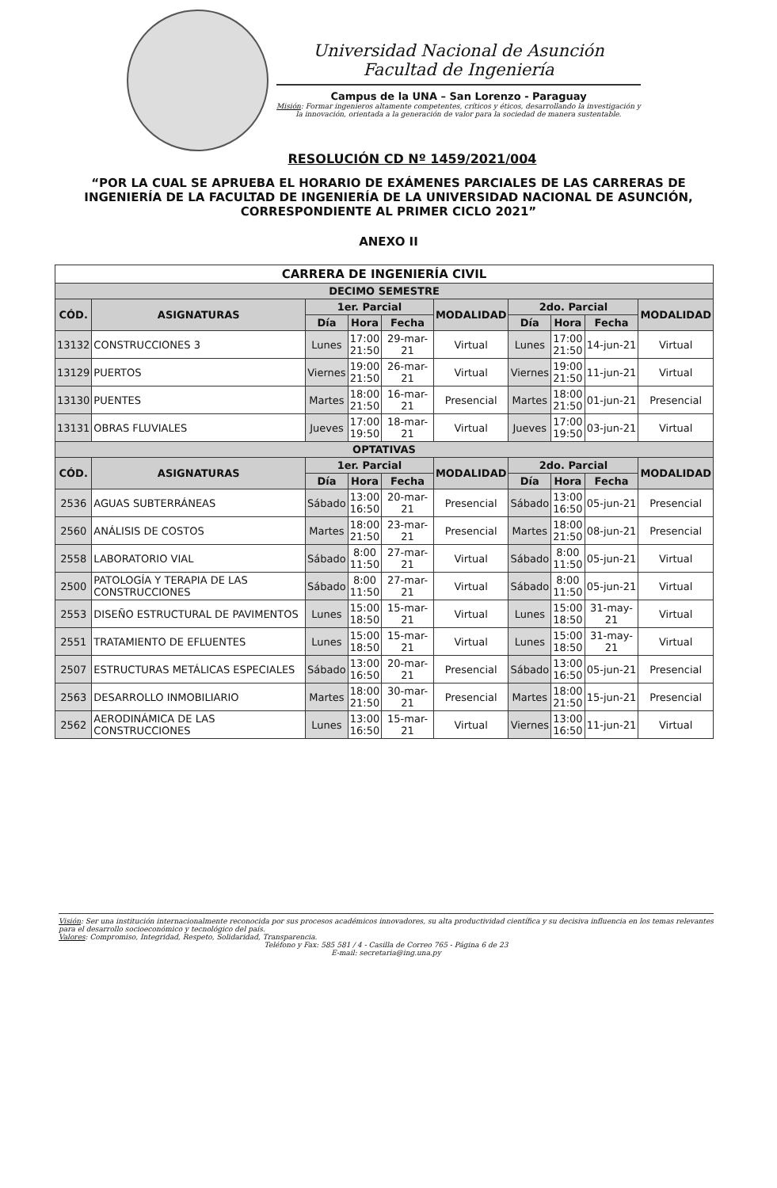Universidad Nacional de Asunción
Facultad de Ingeniería
Campus de la UNA – San Lorenzo - Paraguay
Misión: Formar ingenieros altamente competentes, críticos y éticos, desarrollando la investigación y la innovación, orientada a la generación de valor para la sociedad de manera sustentable.
RESOLUCIÓN CD Nº 1459/2021/004
“POR LA CUAL SE APRUEBA EL HORARIO DE EXÁMENES PARCIALES DE LAS CARRERAS DE INGENIERÍA DE LA FACULTAD DE INGENIERÍA DE LA UNIVERSIDAD NACIONAL DE ASUNCIÓN, CORRESPONDIENTE AL PRIMER CICLO 2021”
ANEXO II
| CARRERA DE INGENIERÍA CIVIL | | | | | | | | | |
| --- | --- | --- | --- | --- | --- | --- | --- | --- | --- |
| DECIMO SEMESTRE | | | | | | | | | |
| CÓD. | ASIGNATURAS | 1er. Parcial | | | MODALIDAD | 2do. Parcial | | | MODALIDAD |
| | | Día | Hora | Fecha | | Día | Hora | Fecha | |
| 13132 | CONSTRUCCIONES 3 | Lunes | 17:00 21:50 | 29-mar-21 | Virtual | Lunes | 17:00 21:50 | 14-jun-21 | Virtual |
| 13129 | PUERTOS | Viernes | 19:00 21:50 | 26-mar-21 | Virtual | Viernes | 19:00 21:50 | 11-jun-21 | Virtual |
| 13130 | PUENTES | Martes | 18:00 21:50 | 16-mar-21 | Presencial | Martes | 18:00 21:50 | 01-jun-21 | Presencial |
| 13131 | OBRAS FLUVIALES | Jueves | 17:00 19:50 | 18-mar-21 | Virtual | Jueves | 17:00 19:50 | 03-jun-21 | Virtual |
| OPTATIVAS | | | | | | | | | |
| CÓD. | ASIGNATURAS | 1er. Parcial | | | MODALIDAD | 2do. Parcial | | | MODALIDAD |
| | | Día | Hora | Fecha | | Día | Hora | Fecha | |
| 2536 | AGUAS SUBTERRÁNEAS | Sábado | 13:00 16:50 | 20-mar-21 | Presencial | Sábado | 13:00 16:50 | 05-jun-21 | Presencial |
| 2560 | ANÁLISIS DE COSTOS | Martes | 18:00 21:50 | 23-mar-21 | Presencial | Martes | 18:00 21:50 | 08-jun-21 | Presencial |
| 2558 | LABORATORIO VIAL | Sábado | 8:00 11:50 | 27-mar-21 | Virtual | Sábado | 8:00 11:50 | 05-jun-21 | Virtual |
| 2500 | PATOLOGÍA Y TERAPIA DE LAS CONSTRUCCIONES | Sábado | 8:00 11:50 | 27-mar-21 | Virtual | Sábado | 8:00 11:50 | 05-jun-21 | Virtual |
| 2553 | DISEÑO ESTRUCTURAL DE PAVIMENTOS | Lunes | 15:00 18:50 | 15-mar-21 | Virtual | Lunes | 15:00 18:50 | 31-may-21 | Virtual |
| 2551 | TRATAMIENTO DE EFLUENTES | Lunes | 15:00 18:50 | 15-mar-21 | Virtual | Lunes | 15:00 18:50 | 31-may-21 | Virtual |
| 2507 | ESTRUCTURAS METÁLICAS ESPECIALES | Sábado | 13:00 16:50 | 20-mar-21 | Presencial | Sábado | 13:00 16:50 | 05-jun-21 | Presencial |
| 2563 | DESARROLLO INMOBILIARIO | Martes | 18:00 21:50 | 30-mar-21 | Presencial | Martes | 18:00 21:50 | 15-jun-21 | Presencial |
| 2562 | AERODINÁMICA DE LAS CONSTRUCCIONES | Lunes | 13:00 16:50 | 15-mar-21 | Virtual | Viernes | 13:00 16:50 | 11-jun-21 | Virtual |
Visión: Ser una institución internacionalmente reconocida por sus procesos académicos innovadores, su alta productividad científica y su decisiva influencia en los temas relevantes para el desarrollo socioeconómico y tecnológico del país.
Valores: Compromiso, Integridad, Respeto, Solidaridad, Transparencia.
Teléfono y Fax: 585 581 / 4 - Casilla de Correo 765 - Página 6 de 23
E-mail: secretaria@ing.una.py